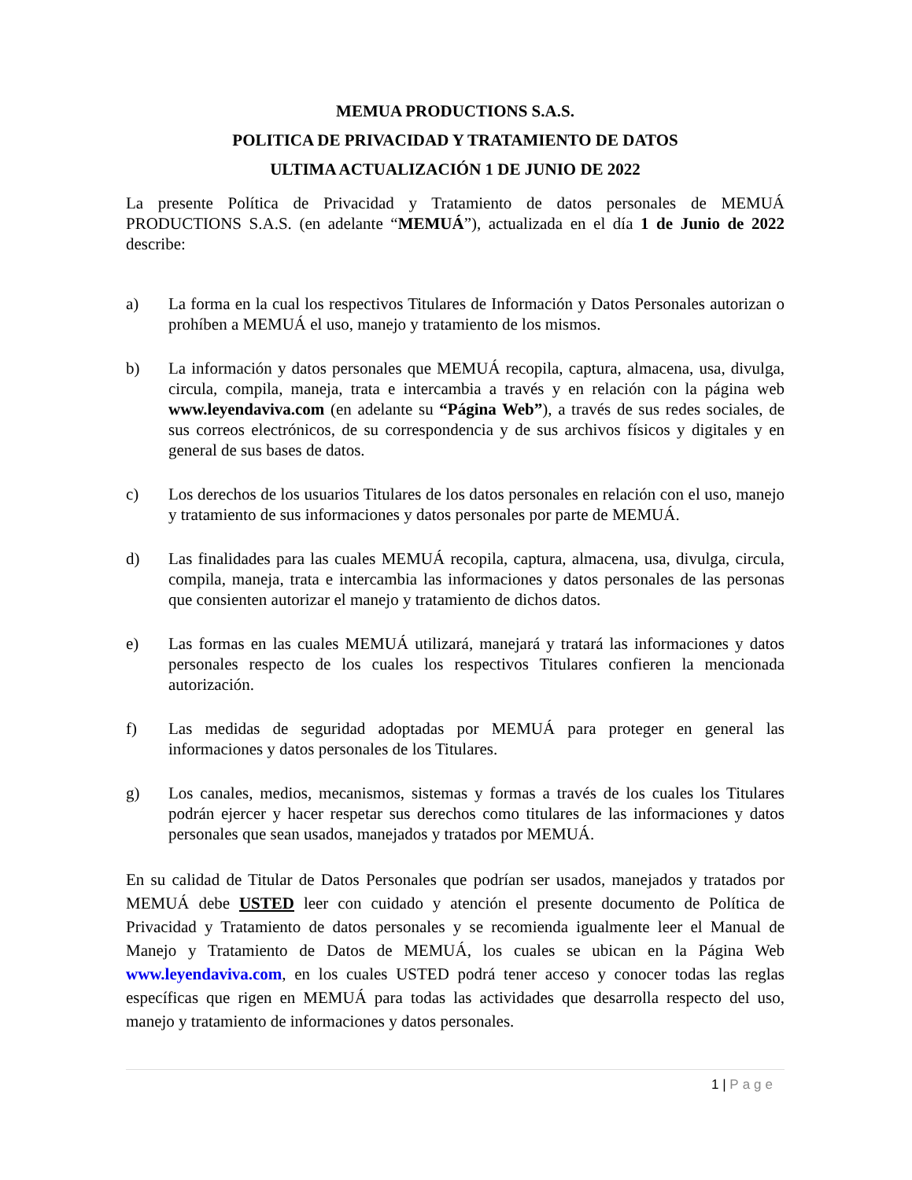MEMUA PRODUCTIONS S.A.S.
POLITICA DE PRIVACIDAD Y TRATAMIENTO DE DATOS
ULTIMA ACTUALIZACIÓN 1 DE JUNIO DE 2022
La presente Política de Privacidad y Tratamiento de datos personales de MEMUÁ PRODUCTIONS S.A.S. (en adelante “MEMUÁ”), actualizada en el día 1 de Junio de 2022 describe:
a) La forma en la cual los respectivos Titulares de Información y Datos Personales autorizan o prohíben a MEMUÁ el uso, manejo y tratamiento de los mismos.
b) La información y datos personales que MEMUÁ recopila, captura, almacena, usa, divulga, circula, compila, maneja, trata e intercambia a través y en relación con la página web www.leyendaviva.com (en adelante su “Página Web”), a través de sus redes sociales, de sus correos electrónicos, de su correspondencia y de sus archivos físicos y digitales y en general de sus bases de datos.
c) Los derechos de los usuarios Titulares de los datos personales en relación con el uso, manejo y tratamiento de sus informaciones y datos personales por parte de MEMUÁ.
d) Las finalidades para las cuales MEMUÁ recopila, captura, almacena, usa, divulga, circula, compila, maneja, trata e intercambia las informaciones y datos personales de las personas que consienten autorizar el manejo y tratamiento de dichos datos.
e) Las formas en las cuales MEMUÁ utilizará, manejará y tratará las informaciones y datos personales respecto de los cuales los respectivos Titulares confieren la mencionada autorización.
f) Las medidas de seguridad adoptadas por MEMUÁ para proteger en general las informaciones y datos personales de los Titulares.
g) Los canales, medios, mecanismos, sistemas y formas a través de los cuales los Titulares podrán ejercer y hacer respetar sus derechos como titulares de las informaciones y datos personales que sean usados, manejados y tratados por MEMUÁ.
En su calidad de Titular de Datos Personales que podrían ser usados, manejados y tratados por MEMUÁ debe USTED leer con cuidado y atención el presente documento de Política de Privacidad y Tratamiento de datos personales y se recomienda igualmente leer el Manual de Manejo y Tratamiento de Datos de MEMUÁ, los cuales se ubican en la Página Web www.leyendaviva.com, en los cuales USTED podrá tener acceso y conocer todas las reglas específicas que rigen en MEMUÁ para todas las actividades que desarrolla respecto del uso, manejo y tratamiento de informaciones y datos personales.
1 | Page